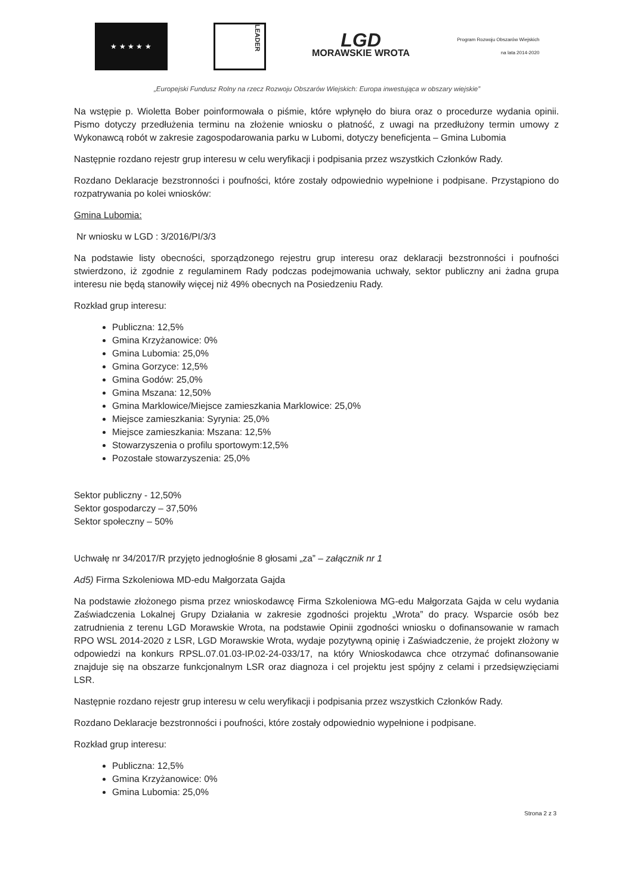★ ★ ★ ★ ★
LEADER
LGD
MORAWSKIE WROTA
Program Rozwoju Obszarów Wiejskich na lata 2014-2020
„Europejski Fundusz Rolny na rzecz Rozwoju Obszarów Wiejskich: Europa inwestująca w obszary wiejskie”
Na wstępie p. Wioletta Bober poinformowała o piśmie, które wpłynęło do biura oraz o procedurze wydania opinii. Pismo dotyczy przedłużenia terminu na złożenie wniosku o płatność, z uwagi na przedłużony termin umowy z Wykonawcą robót w zakresie zagospodarowania parku w Lubomi, dotyczy beneficjenta – Gmina Lubomia
Następnie rozdano rejestr grup interesu w celu weryfikacji i podpisania przez wszystkich Członków Rady.
Rozdano Deklaracje bezstronności i poufności, które zostały odpowiednio wypełnione i podpisane. Przystąpiono do rozpatrywania po kolei wniosków:
Gmina Lubomia:
Nr wniosku w LGD : 3/2016/PI/3/3
Na podstawie listy obecności, sporządzonego rejestru grup interesu oraz deklaracji bezstronności i poufności stwierdzono, iż zgodnie z regulaminem Rady podczas podejmowania uchwały, sektor publiczny ani żadna grupa interesu nie będą stanowiły więcej niż 49% obecnych na Posiedzeniu Rady.
Rozkład grup interesu:
Publiczna: 12,5%
Gmina Krzyżanowice: 0%
Gmina Lubomia: 25,0%
Gmina Gorzyce: 12,5%
Gmina Godów: 25,0%
Gmina Mszana: 12,50%
Gmina Marklowice/Miejsce zamieszkania Marklowice: 25,0%
Miejsce zamieszkania: Syrynia: 25,0%
Miejsce zamieszkania: Mszana: 12,5%
Stowarzyszenia o profilu sportowym:12,5%
Pozostałe stowarzyszenia: 25,0%
Sektor publiczny - 12,50%
Sektor gospodarczy – 37,50%
Sektor społeczny – 50%
Uchwałę nr 34/2017/R przyjęto jednogłośnie 8 głosami „za” – załącznik nr 1
Ad5) Firma Szkoleniowa MD-edu Małgorzata Gajda
Na podstawie złożonego pisma przez wnioskodawcę Firma Szkoleniowa MG-edu Małgorzata Gajda w celu wydania Zaświadczenia Lokalnej Grupy Działania w zakresie zgodności projektu „Wrota” do pracy. Wsparcie osób bez zatrudnienia z terenu LGD Morawskie Wrota, na podstawie Opinii zgodności wniosku o dofinansowanie w ramach RPO WSL 2014-2020 z LSR, LGD Morawskie Wrota, wydaje pozytywną opinię i Zaświadczenie, że projekt złożony w odpowiedzi na konkurs RPSL.07.01.03-IP.02-24-033/17, na który Wnioskodawca chce otrzymać dofinansowanie znajduje się na obszarze funkcjonalnym LSR oraz diagnoza i cel projektu jest spójny z celami i przedsięwzięciami LSR.
Następnie rozdano rejestr grup interesu w celu weryfikacji i podpisania przez wszystkich Członków Rady.
Rozdano Deklaracje bezstronności i poufności, które zostały odpowiednio wypełnione i podpisane.
Rozkład grup interesu:
Publiczna: 12,5%
Gmina Krzyżanowice: 0%
Gmina Lubomia: 25,0%
Strona 2 z 3